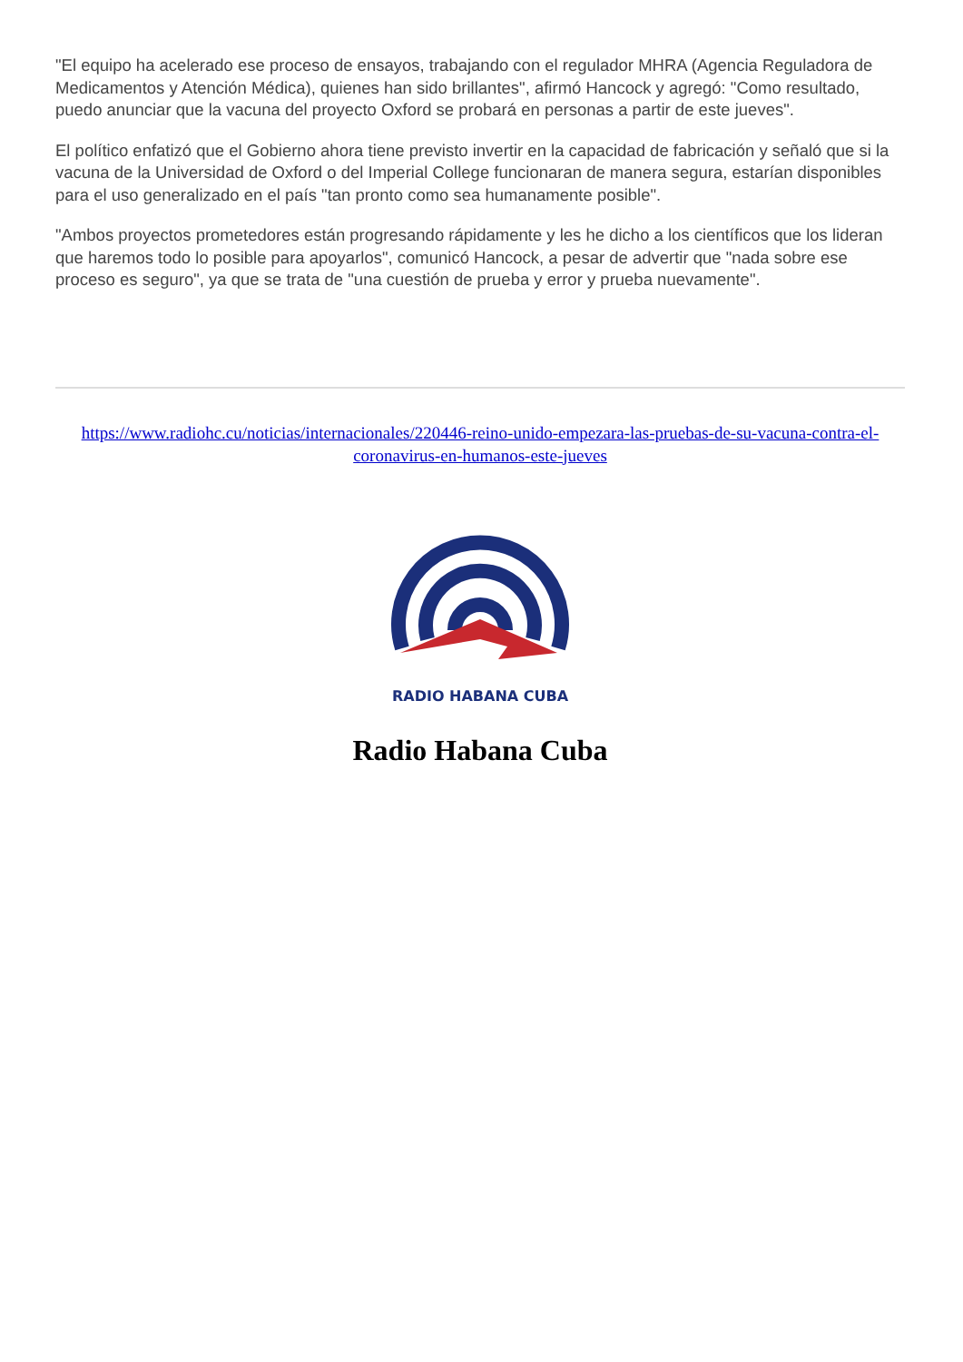"El equipo ha acelerado ese proceso de ensayos, trabajando con el regulador MHRA (Agencia Reguladora de Medicamentos y Atención Médica), quienes han sido brillantes", afirmó Hancock y agregó: "Como resultado, puedo anunciar que la vacuna del proyecto Oxford se probará en personas a partir de este jueves".
El político enfatizó que el Gobierno ahora tiene previsto invertir en la capacidad de fabricación y señaló que si la vacuna de la Universidad de Oxford o del Imperial College funcionaran de manera segura, estarían disponibles para el uso generalizado en el país "tan pronto como sea humanamente posible".
"Ambos proyectos prometedores están progresando rápidamente y les he dicho a los científicos que los lideran que haremos todo lo posible para apoyarlos", comunicó Hancock, a pesar de advertir que "nada sobre ese proceso es seguro", ya que se trata de "una cuestión de prueba y error y prueba nuevamente".
https://www.radiohc.cu/noticias/internacionales/220446-reino-unido-empezara-las-pruebas-de-su-vacuna-contra-el-coronavirus-en-humanos-este-jueves
RADIO HABANA CUBA
Radio Habana Cuba